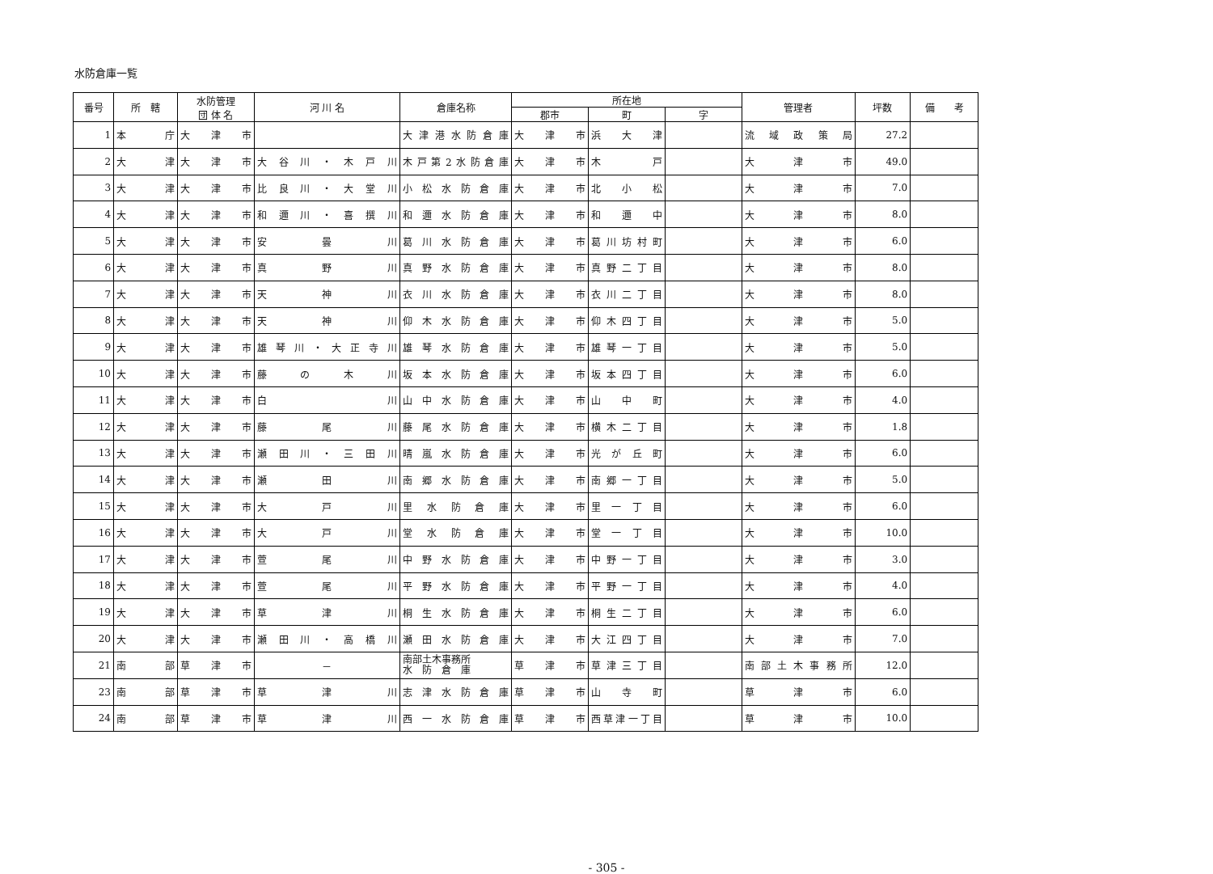水防倉庫一覧
| 番号 | 所 轄 | 水防管理 団 体 名 | 河 川 名 | 倉庫名称 | 所在地 | | | 管理者 | 坪数 | 備 考 |
| --- | --- | --- | --- | --- | --- | --- | --- | --- | --- | --- |
| | | | | | 郡市 | 町 | 字 | | | |
| 1 | 本庁 | 大津市 | | 大津港水防倉庫 | 大津市 | 浜大津 | | 流域政策局 | 27.2 | |
| 2 | 大津 | 大津市 | 大谷川・木戸川 | 木戸第2水防倉庫 | 大津市 | 木戸 | | 大津市 | 49.0 | |
| 3 | 大津 | 大津市 | 比良川・大堂川 | 小松水防倉庫 | 大津市 | 北小松 | | 大津市 | 7.0 | |
| 4 | 大津 | 大津市 | 和邇川・喜撰川 | 和邇水防倉庫 | 大津市 | 和邇中 | | 大津市 | 8.0 | |
| 5 | 大津 | 大津市 | 安曇川 | 葛川水防倉庫 | 大津市 | 葛川坊村町 | | 大津市 | 6.0 | |
| 6 | 大津 | 大津市 | 真野川 | 真野水防倉庫 | 大津市 | 真野二丁目 | | 大津市 | 8.0 | |
| 7 | 大津 | 大津市 | 天神川 | 衣川水防倉庫 | 大津市 | 衣川二丁目 | | 大津市 | 8.0 | |
| 8 | 大津 | 大津市 | 天神川 | 仰木水防倉庫 | 大津市 | 仰木四丁目 | | 大津市 | 5.0 | |
| 9 | 大津 | 大津市 | 雄琴川・大正寺川 | 雄琴水防倉庫 | 大津市 | 雄琴一丁目 | | 大津市 | 5.0 | |
| 10 | 大津 | 大津市 | 藤の木川 | 坂本水防倉庫 | 大津市 | 坂本四丁目 | | 大津市 | 6.0 | |
| 11 | 大津 | 大津市 | 白川 | 山中水防倉庫 | 大津市 | 山中町 | | 大津市 | 4.0 | |
| 12 | 大津 | 大津市 | 藤尾川 | 藤尾水防倉庫 | 大津市 | 横木二丁目 | | 大津市 | 1.8 | |
| 13 | 大津 | 大津市 | 瀬田川・三田川 | 晴嵐水防倉庫 | 大津市 | 光が丘町 | | 大津市 | 6.0 | |
| 14 | 大津 | 大津市 | 瀬田川 | 南郷水防倉庫 | 大津市 | 南郷一丁目 | | 大津市 | 5.0 | |
| 15 | 大津 | 大津市 | 大戸川 | 里水防倉庫 | 大津市 | 里一丁目 | | 大津市 | 6.0 | |
| 16 | 大津 | 大津市 | 大戸川 | 堂水防倉庫 | 大津市 | 堂一丁目 | | 大津市 | 10.0 | |
| 17 | 大津 | 大津市 | 萱尾川 | 中野水防倉庫 | 大津市 | 中野一丁目 | | 大津市 | 3.0 | |
| 18 | 大津 | 大津市 | 萱尾川 | 平野水防倉庫 | 大津市 | 平野一丁目 | | 大津市 | 4.0 | |
| 19 | 大津 | 大津市 | 草津川 | 桐生水防倉庫 | 大津市 | 桐生二丁目 | | 大津市 | 6.0 | |
| 20 | 大津 | 大津市 | 瀬田川・高橋川 | 瀬田水防倉庫 | 大津市 | 大江四丁目 | | 大津市 | 7.0 | |
| 21 | 南部 | 草津市 | － | 南部土木事務所 水 防 倉 庫 | 草津市 | 草津三丁目 | | 南部土木事務所 | 12.0 | |
| 23 | 南部 | 草津市 | 草津川 | 志津水防倉庫 | 草津市 | 山寺町 | | 草津市 | 6.0 | |
| 24 | 南部 | 草津市 | 草津川 | 西一水防倉庫 | 草津市 | 西草津一丁目 | | 草津市 | 10.0 | |
- 305 -